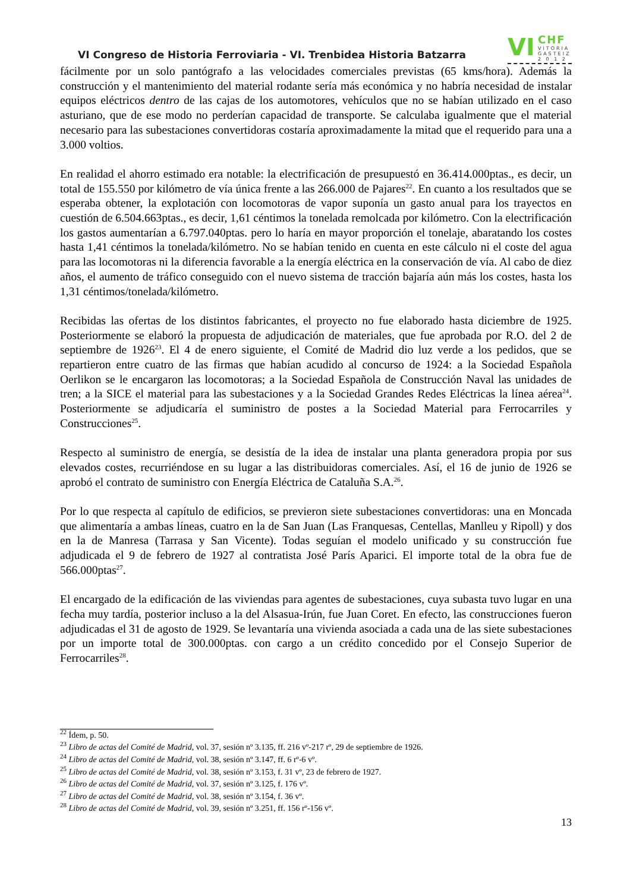VI Congreso de Historia Ferroviaria - VI. Trenbidea Historia Batzarra
VI CHF
VITORIA
GASTEIZ
2 0 1 2
fácilmente por un solo pantógrafo a las velocidades comerciales previstas (65 kms/hora). Además la construcción y el mantenimiento del material rodante sería más económica y no habría necesidad de instalar equipos eléctricos dentro de las cajas de los automotores, vehículos que no se habían utilizado en el caso asturiano, que de ese modo no perderían capacidad de transporte. Se calculaba igualmente que el material necesario para las subestaciones convertidoras costaría aproximadamente la mitad que el requerido para una a 3.000 voltios.
En realidad el ahorro estimado era notable: la electrificación de presupuestó en 36.414.000ptas., es decir, un total de 155.550 por kilómetro de vía única frente a las 266.000 de Pajares<sup>22</sup>. En cuanto a los resultados que se esperaba obtener, la explotación con locomotoras de vapor suponía un gasto anual para los trayectos en cuestión de 6.504.663ptas., es decir, 1,61 céntimos la tonelada remolcada por kilómetro. Con la electrificación los gastos aumentarían a 6.797.040ptas. pero lo haría en mayor proporción el tonelaje, abaratando los costes hasta 1,41 céntimos la tonelada/kilómetro. No se habían tenido en cuenta en este cálculo ni el coste del agua para las locomotoras ni la diferencia favorable a la energía eléctrica en la conservación de vía. Al cabo de diez años, el aumento de tráfico conseguido con el nuevo sistema de tracción bajaría aún más los costes, hasta los 1,31 céntimos/tonelada/kilómetro.
Recibidas las ofertas de los distintos fabricantes, el proyecto no fue elaborado hasta diciembre de 1925. Posteriormente se elaboró la propuesta de adjudicación de materiales, que fue aprobada por R.O. del 2 de septiembre de 1926<sup>23</sup>. El 4 de enero siguiente, el Comité de Madrid dio luz verde a los pedidos, que se repartieron entre cuatro de las firmas que habían acudido al concurso de 1924: a la Sociedad Española Oerlikon se le encargaron las locomotoras; a la Sociedad Española de Construcción Naval las unidades de tren; a la SICE el material para las subestaciones y a la Sociedad Grandes Redes Eléctricas la línea aérea<sup>24</sup>. Posteriormente se adjudicaría el suministro de postes a la Sociedad Material para Ferrocarriles y Construcciones<sup>25</sup>.
Respecto al suministro de energía, se desistía de la idea de instalar una planta generadora propia por sus elevados costes, recurriéndose en su lugar a las distribuidoras comerciales. Así, el 16 de junio de 1926 se aprobó el contrato de suministro con Energía Eléctrica de Cataluña S.A.<sup>26</sup>.
Por lo que respecta al capítulo de edificios, se previeron siete subestaciones convertidoras: una en Moncada que alimentaría a ambas líneas, cuatro en la de San Juan (Las Franquesas, Centellas, Manlleu y Ripoll) y dos en la de Manresa (Tarrasa y San Vicente). Todas seguían el modelo unificado y su construcción fue adjudicada el 9 de febrero de 1927 al contratista José París Aparici. El importe total de la obra fue de 566.000ptas<sup>27</sup>.
El encargado de la edificación de las viviendas para agentes de subestaciones, cuya subasta tuvo lugar en una fecha muy tardía, posterior incluso a la del Alsasua-Irún, fue Juan Coret. En efecto, las construcciones fueron adjudicadas el 31 de agosto de 1929. Se levantaría una vivienda asociada a cada una de las siete subestaciones por un importe total de 300.000ptas. con cargo a un crédito concedido por el Consejo Superior de Ferrocarriles<sup>28</sup>.
<sup>22</sup> Ídem, p. 50.
<sup>23</sup> Libro de actas del Comité de Madrid, vol. 37, sesión nº 3.135, ff. 216 vº-217 rº, 29 de septiembre de 1926.
<sup>24</sup> Libro de actas del Comité de Madrid, vol. 38, sesión nº 3.147, ff. 6 rº-6 vº.
<sup>25</sup> Libro de actas del Comité de Madrid, vol. 38, sesión nº 3.153, f. 31 vº, 23 de febrero de 1927.
<sup>26</sup> Libro de actas del Comité de Madrid, vol. 37, sesión nº 3.125, f. 176 vº.
<sup>27</sup> Libro de actas del Comité de Madrid, vol. 38, sesión nº 3.154, f. 36 vº.
<sup>28</sup> Libro de actas del Comité de Madrid, vol. 39, sesión nº 3.251, ff. 156 rº-156 vº.
13